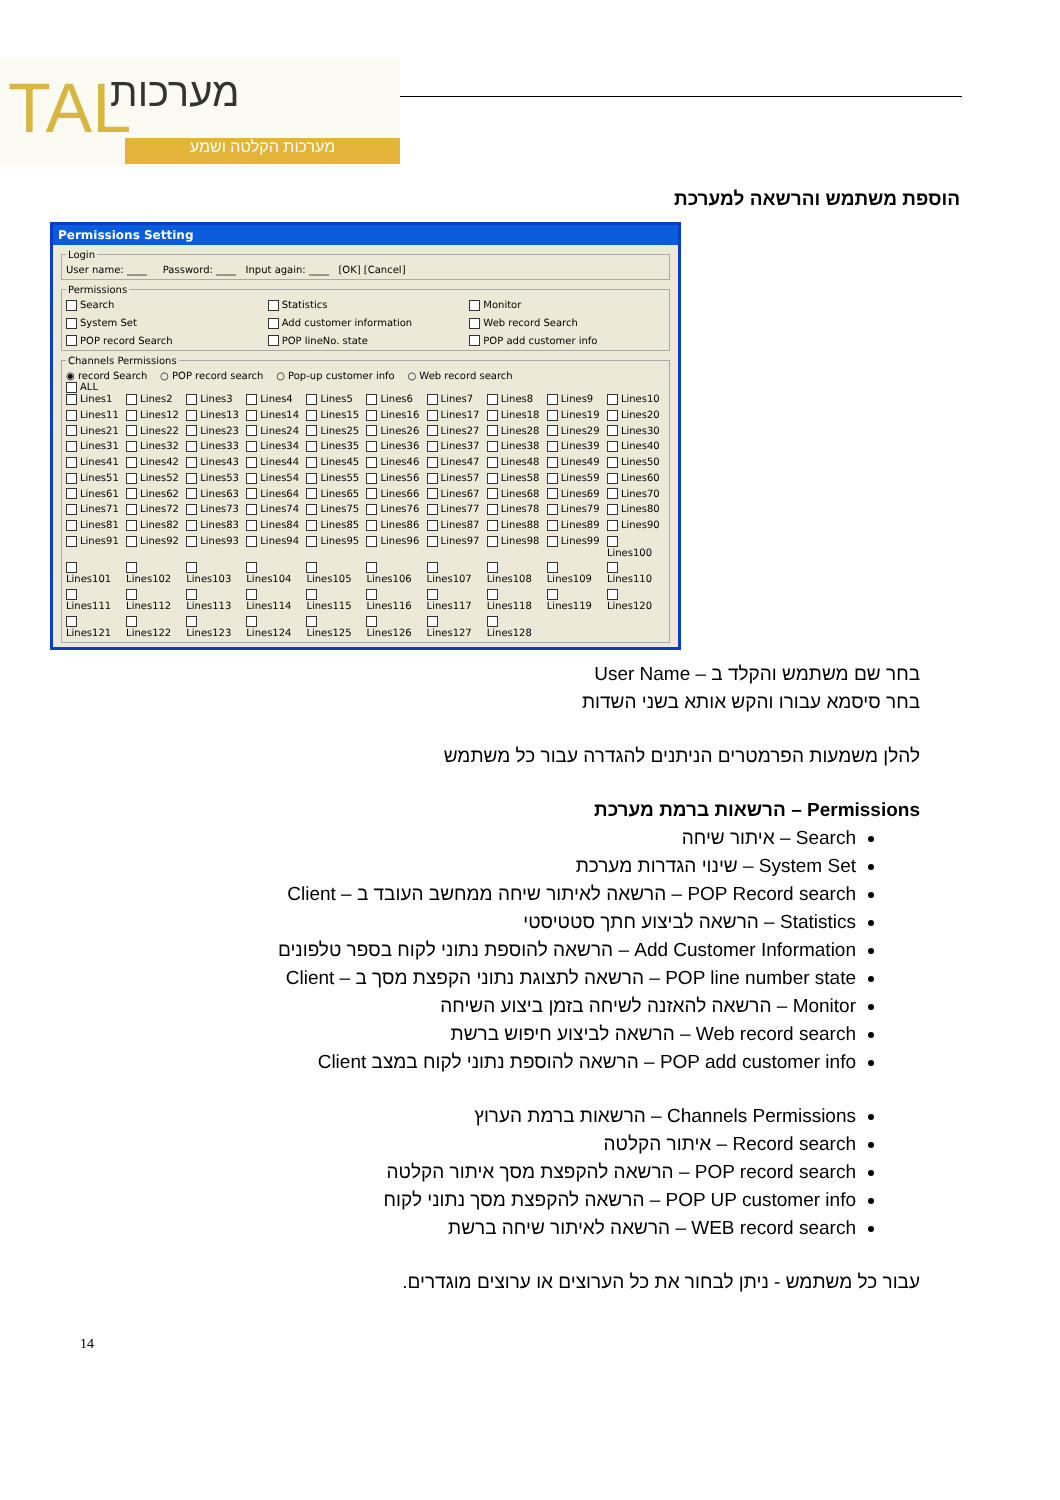TAL מערכות
מערכות הקלטה ושמע
הוספת משתמש והרשאה למערכת
Permissions Setting
LoginUser name: ____ Password: ____ Input again: ____ [OK] [Cancel] Permissions
Search Statistics Monitor System Set Add customer information Web record Search POP record Search POP lineNo. state POP add customer info
Channels Permissions
◉ record Search ○ POP record search ○ Pop-up customer info ○ Web record search
ALL
Lines1 Lines2 Lines3 Lines4 Lines5 Lines6 Lines7 Lines8 Lines9 Lines10 Lines11 Lines12 Lines13 Lines14 Lines15 Lines16 Lines17 Lines18 Lines19 Lines20 Lines21 Lines22 Lines23 Lines24 Lines25 Lines26 Lines27 Lines28 Lines29 Lines30 Lines31 Lines32 Lines33 Lines34 Lines35 Lines36 Lines37 Lines38 Lines39 Lines40 Lines41 Lines42 Lines43 Lines44 Lines45 Lines46 Lines47 Lines48 Lines49 Lines50 Lines51 Lines52 Lines53 Lines54 Lines55 Lines56 Lines57 Lines58 Lines59 Lines60 Lines61 Lines62 Lines63 Lines64 Lines65 Lines66 Lines67 Lines68 Lines69 Lines70 Lines71 Lines72 Lines73 Lines74 Lines75 Lines76 Lines77 Lines78 Lines79 Lines80 Lines81 Lines82 Lines83 Lines84 Lines85 Lines86 Lines87 Lines88 Lines89 Lines90 Lines91 Lines92 Lines93 Lines94 Lines95 Lines96 Lines97 Lines98 Lines99 Lines100 Lines101 Lines102 Lines103 Lines104 Lines105 Lines106 Lines107 Lines108 Lines109 Lines110 Lines111 Lines112 Lines113 Lines114 Lines115 Lines116 Lines117 Lines118 Lines119 Lines120 Lines121 Lines122 Lines123 Lines124 Lines125 Lines126 Lines127 Lines128
בחר שם משתמש והקלד ב – User Name
בחר סיסמא עבורו והקש אותא בשני השדות
להלן משמעות הפרמטרים הניתנים להגדרה עבור כל משתמש
Permissions – הרשאות ברמת מערכת
Search – איתור שיחה
System Set – שינוי הגדרות מערכת
POP Record search – הרשאה לאיתור שיחה ממחשב העובד ב – Client
Statistics – הרשאה לביצוע חתך סטטיסטי
Add Customer Information – הרשאה להוספת נתוני לקוח בספר טלפונים
POP line number state – הרשאה לתצוגת נתוני הקפצת מסך ב – Client
Monitor – הרשאה להאזנה לשיחה בזמן ביצוע השיחה
Web record search – הרשאה לביצוע חיפוש ברשת
POP add customer info – הרשאה להוספת נתוני לקוח במצב Client
Channels Permissions – הרשאות ברמת הערוץ
Record search – איתור הקלטה
POP record search – הרשאה להקפצת מסך איתור הקלטה
POP UP customer info – הרשאה להקפצת מסך נתוני לקוח
WEB record search – הרשאה לאיתור שיחה ברשת
עבור כל משתמש - ניתן לבחור את כל הערוצים או ערוצים מוגדרים.
14